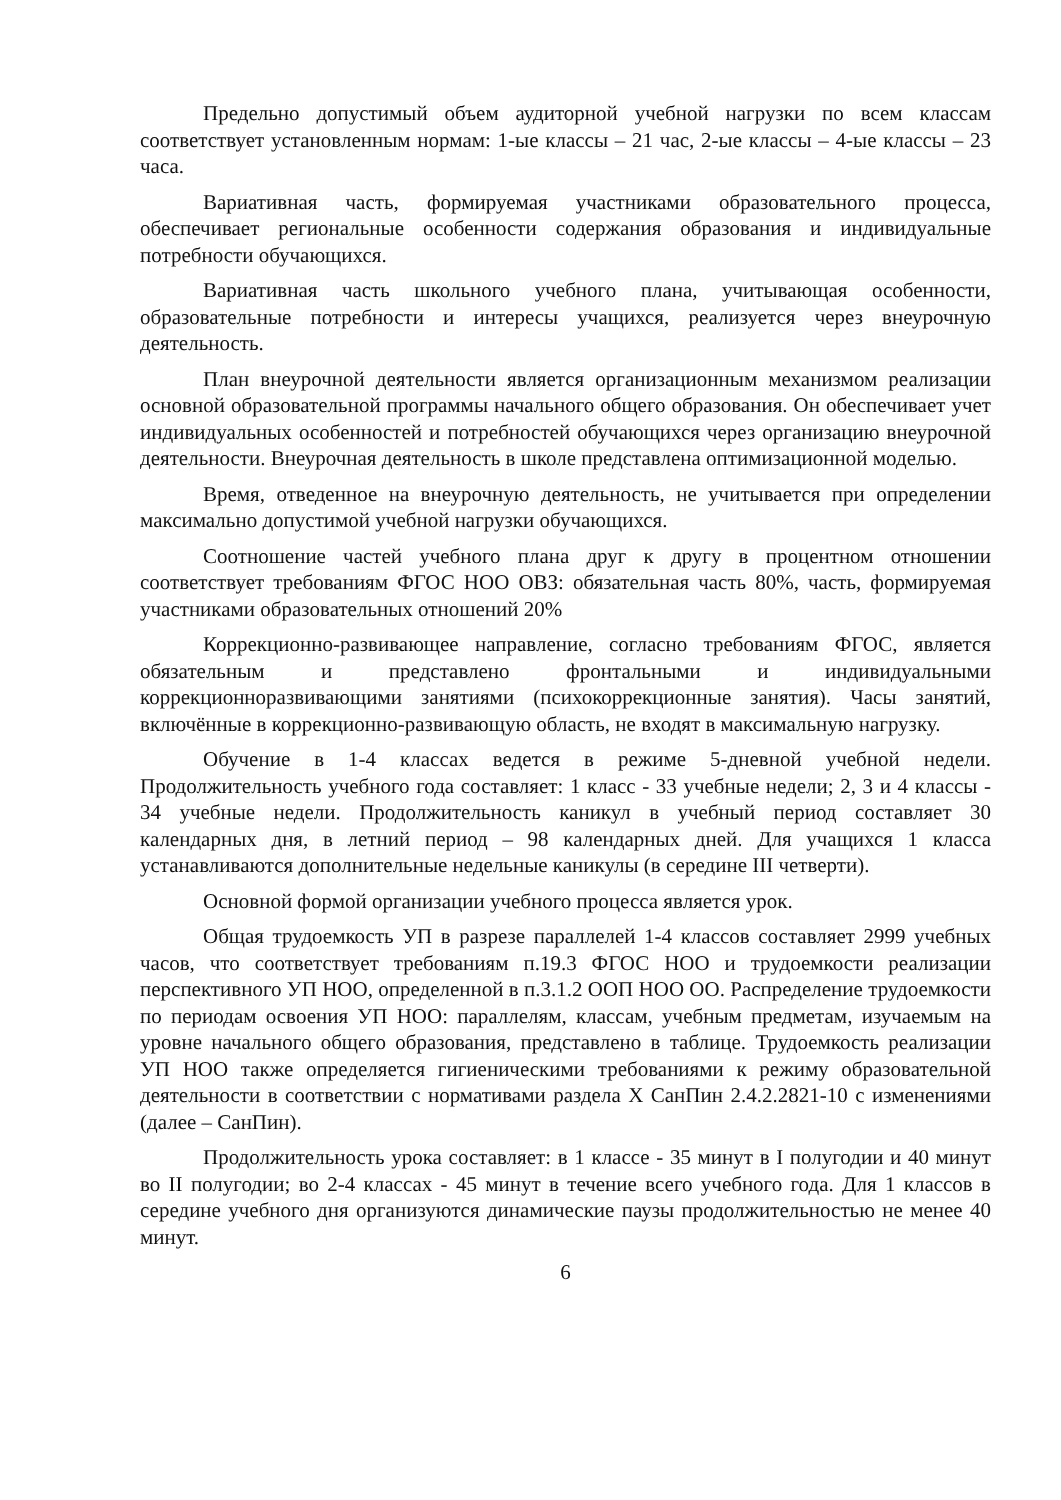Предельно допустимый объем аудиторной учебной нагрузки по всем классам соответствует установленным нормам: 1-ые классы – 21 час, 2-ые классы – 4-ые классы – 23 часа.
Вариативная часть, формируемая участниками образовательного процесса, обеспечивает региональные особенности содержания образования и индивидуальные потребности обучающихся.
Вариативная часть школьного учебного плана, учитывающая особенности, образовательные потребности и интересы учащихся, реализуется через внеурочную деятельность.
План внеурочной деятельности является организационным механизмом реализации основной образовательной программы начального общего образования. Он обеспечивает учет индивидуальных особенностей и потребностей обучающихся через организацию внеурочной деятельности. Внеурочная деятельность в школе представлена оптимизационной моделью.
Время, отведенное на внеурочную деятельность, не учитывается при определении максимально допустимой учебной нагрузки обучающихся.
Соотношение частей учебного плана друг к другу в процентном отношении соответствует требованиям ФГОС НОО ОВЗ: обязательная часть 80%, часть, формируемая участниками образовательных отношений 20%
Коррекционно-развивающее направление, согласно требованиям ФГОС, является обязательным и представлено фронтальными и индивидуальными коррекционноразвивающими занятиями (психокоррекционные занятия). Часы занятий, включённые в коррекционно-развивающую область, не входят в максимальную нагрузку.
Обучение в 1-4 классах ведется в режиме 5-дневной учебной недели. Продолжительность учебного года составляет: 1 класс - 33 учебные недели; 2, 3 и 4 классы - 34 учебные недели. Продолжительность каникул в учебный период составляет 30 календарных дня, в летний период – 98 календарных дней. Для учащихся 1 класса устанавливаются дополнительные недельные каникулы (в середине III четверти).
Основной формой организации учебного процесса является урок.
Общая трудоемкость УП в разрезе параллелей 1-4 классов составляет 2999 учебных часов, что соответствует требованиям п.19.3 ФГОС НОО и трудоемкости реализации перспективного УП НОО, определенной в п.3.1.2 ООП НОО ОО. Распределение трудоемкости по периодам освоения УП НОО: параллелям, классам, учебным предметам, изучаемым на уровне начального общего образования, представлено в таблице. Трудоемкость реализации УП НОО также определяется гигиеническими требованиями к режиму образовательной деятельности в соответствии с нормативами раздела X СанПин 2.4.2.2821-10 с изменениями (далее – СанПин).
Продолжительность урока составляет: в 1 классе - 35 минут в I полугодии и 40 минут во II полугодии; во 2-4 классах - 45 минут в течение всего учебного года. Для 1 классов в середине учебного дня организуются динамические паузы продолжительностью не менее 40 минут.
6